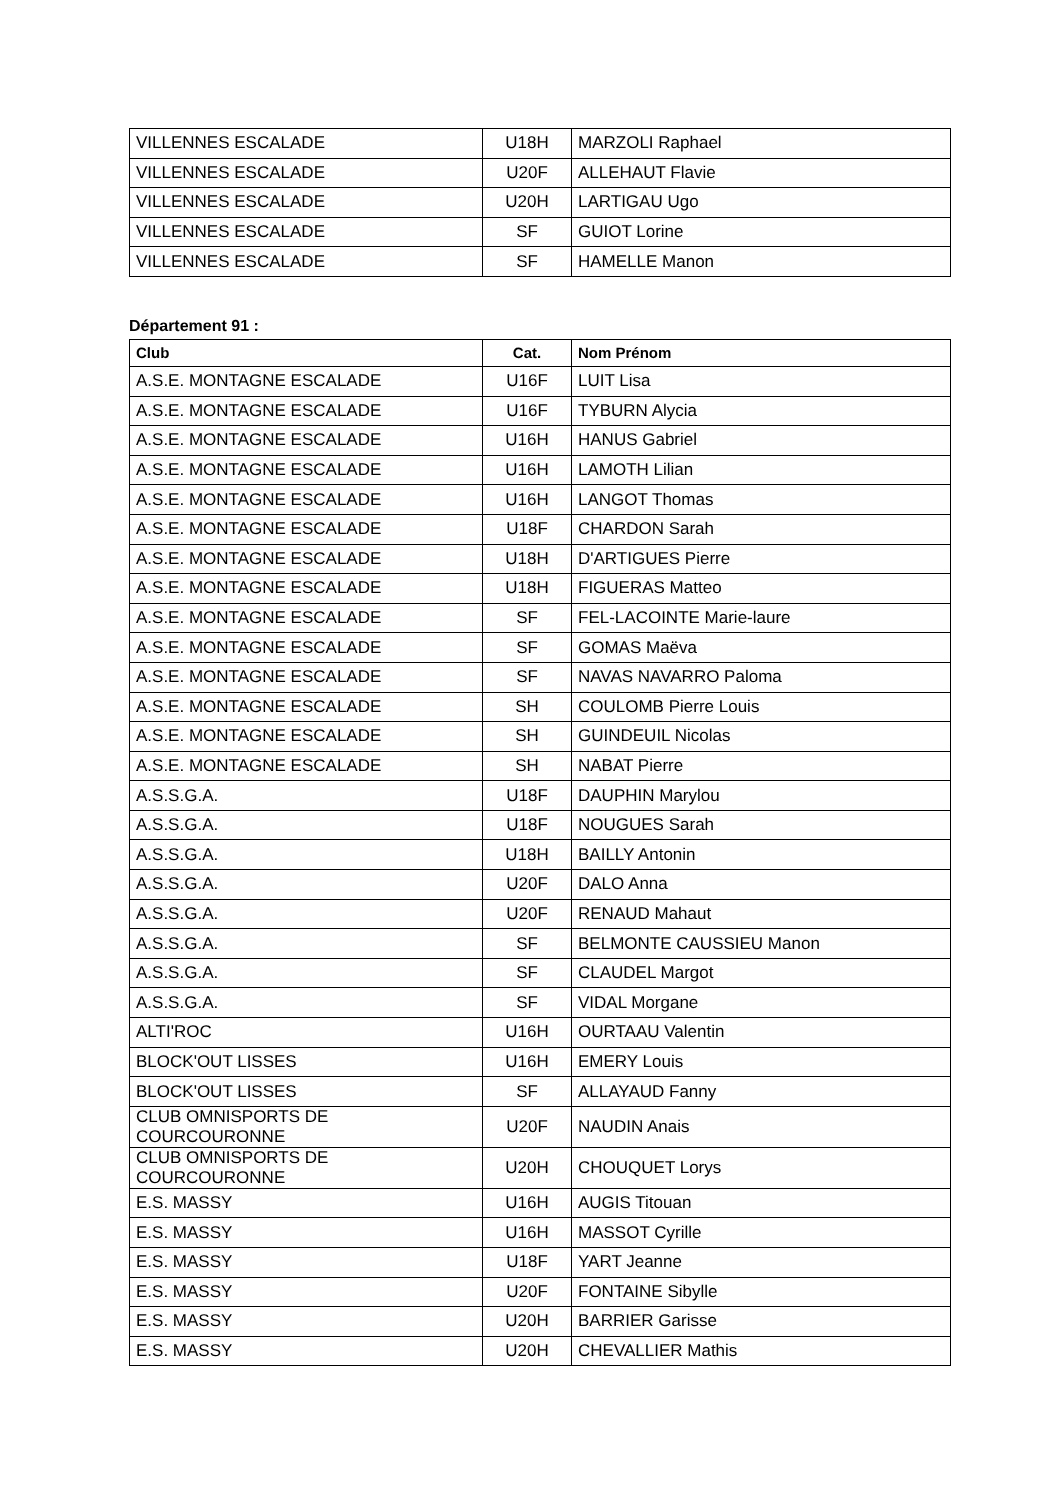| VILLENNES ESCALADE | U18H | MARZOLI Raphael |
| VILLENNES ESCALADE | U20F | ALLEHAUT Flavie |
| VILLENNES ESCALADE | U20H | LARTIGAU Ugo |
| VILLENNES ESCALADE | SF | GUIOT Lorine |
| VILLENNES ESCALADE | SF | HAMELLE Manon |
Département 91 :
| Club | Cat. | Nom Prénom |
| --- | --- | --- |
| A.S.E. MONTAGNE ESCALADE | U16F | LUIT Lisa |
| A.S.E. MONTAGNE ESCALADE | U16F | TYBURN Alycia |
| A.S.E. MONTAGNE ESCALADE | U16H | HANUS Gabriel |
| A.S.E. MONTAGNE ESCALADE | U16H | LAMOTH Lilian |
| A.S.E. MONTAGNE ESCALADE | U16H | LANGOT Thomas |
| A.S.E. MONTAGNE ESCALADE | U18F | CHARDON Sarah |
| A.S.E. MONTAGNE ESCALADE | U18H | D'ARTIGUES Pierre |
| A.S.E. MONTAGNE ESCALADE | U18H | FIGUERAS Matteo |
| A.S.E. MONTAGNE ESCALADE | SF | FEL-LACOINTE Marie-laure |
| A.S.E. MONTAGNE ESCALADE | SF | GOMAS Maëva |
| A.S.E. MONTAGNE ESCALADE | SF | NAVAS NAVARRO Paloma |
| A.S.E. MONTAGNE ESCALADE | SH | COULOMB Pierre Louis |
| A.S.E. MONTAGNE ESCALADE | SH | GUINDEUIL Nicolas |
| A.S.E. MONTAGNE ESCALADE | SH | NABAT Pierre |
| A.S.S.G.A. | U18F | DAUPHIN Marylou |
| A.S.S.G.A. | U18F | NOUGUES Sarah |
| A.S.S.G.A. | U18H | BAILLY Antonin |
| A.S.S.G.A. | U20F | DALO Anna |
| A.S.S.G.A. | U20F | RENAUD Mahaut |
| A.S.S.G.A. | SF | BELMONTE CAUSSIEU Manon |
| A.S.S.G.A. | SF | CLAUDEL Margot |
| A.S.S.G.A. | SF | VIDAL Morgane |
| ALTI'ROC | U16H | OURTAAU Valentin |
| BLOCK'OUT LISSES | U16H | EMERY Louis |
| BLOCK'OUT LISSES | SF | ALLAYAUD Fanny |
| CLUB OMNISPORTS DE COURCOURONNE | U20F | NAUDIN Anais |
| CLUB OMNISPORTS DE COURCOURONNE | U20H | CHOUQUET Lorys |
| E.S. MASSY | U16H | AUGIS Titouan |
| E.S. MASSY | U16H | MASSOT Cyrille |
| E.S. MASSY | U18F | YART Jeanne |
| E.S. MASSY | U20F | FONTAINE Sibylle |
| E.S. MASSY | U20H | BARRIER Garisse |
| E.S. MASSY | U20H | CHEVALLIER Mathis |